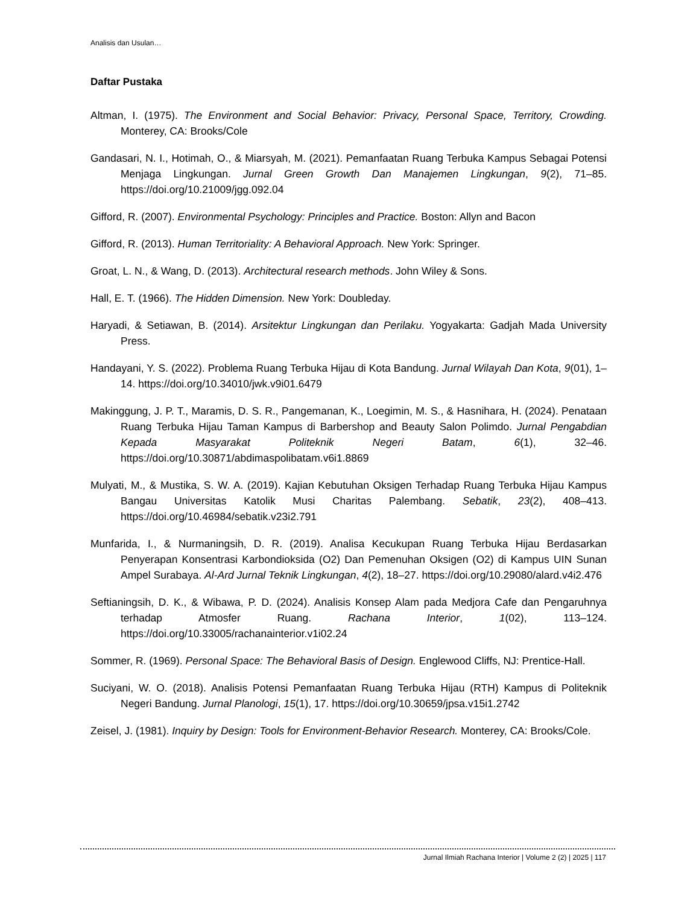Analisis dan Usulan…
Daftar Pustaka
Altman, I. (1975). The Environment and Social Behavior: Privacy, Personal Space, Territory, Crowding. Monterey, CA: Brooks/Cole
Gandasari, N. I., Hotimah, O., & Miarsyah, M. (2021). Pemanfaatan Ruang Terbuka Kampus Sebagai Potensi Menjaga Lingkungan. Jurnal Green Growth Dan Manajemen Lingkungan, 9(2), 71–85. https://doi.org/10.21009/jgg.092.04
Gifford, R. (2007). Environmental Psychology: Principles and Practice. Boston: Allyn and Bacon
Gifford, R. (2013). Human Territoriality: A Behavioral Approach. New York: Springer.
Groat, L. N., & Wang, D. (2013). Architectural research methods. John Wiley & Sons.
Hall, E. T. (1966). The Hidden Dimension. New York: Doubleday.
Haryadi, & Setiawan, B. (2014). Arsitektur Lingkungan dan Perilaku. Yogyakarta: Gadjah Mada University Press.
Handayani, Y. S. (2022). Problema Ruang Terbuka Hijau di Kota Bandung. Jurnal Wilayah Dan Kota, 9(01), 1–14. https://doi.org/10.34010/jwk.v9i01.6479
Makinggung, J. P. T., Maramis, D. S. R., Pangemanan, K., Loegimin, M. S., & Hasnihara, H. (2024). Penataan Ruang Terbuka Hijau Taman Kampus di Barbershop and Beauty Salon Polimdo. Jurnal Pengabdian Kepada Masyarakat Politeknik Negeri Batam, 6(1), 32–46. https://doi.org/10.30871/abdimaspolibatam.v6i1.8869
Mulyati, M., & Mustika, S. W. A. (2019). Kajian Kebutuhan Oksigen Terhadap Ruang Terbuka Hijau Kampus Bangau Universitas Katolik Musi Charitas Palembang. Sebatik, 23(2), 408–413. https://doi.org/10.46984/sebatik.v23i2.791
Munfarida, I., & Nurmaningsih, D. R. (2019). Analisa Kecukupan Ruang Terbuka Hijau Berdasarkan Penyerapan Konsentrasi Karbondioksida (O2) Dan Pemenuhan Oksigen (O2) di Kampus UIN Sunan Ampel Surabaya. Al-Ard Jurnal Teknik Lingkungan, 4(2), 18–27. https://doi.org/10.29080/alard.v4i2.476
Seftianingsih, D. K., & Wibawa, P. D. (2024). Analisis Konsep Alam pada Medjora Cafe dan Pengaruhnya terhadap Atmosfer Ruang. Rachana Interior, 1(02), 113–124. https://doi.org/10.33005/rachanainterior.v1i02.24
Sommer, R. (1969). Personal Space: The Behavioral Basis of Design. Englewood Cliffs, NJ: Prentice-Hall.
Suciyani, W. O. (2018). Analisis Potensi Pemanfaatan Ruang Terbuka Hijau (RTH) Kampus di Politeknik Negeri Bandung. Jurnal Planologi, 15(1), 17. https://doi.org/10.30659/jpsa.v15i1.2742
Zeisel, J. (1981). Inquiry by Design: Tools for Environment-Behavior Research. Monterey, CA: Brooks/Cole.
Jurnal Ilmiah Rachana Interior | Volume 2 (2) | 2025 | 117